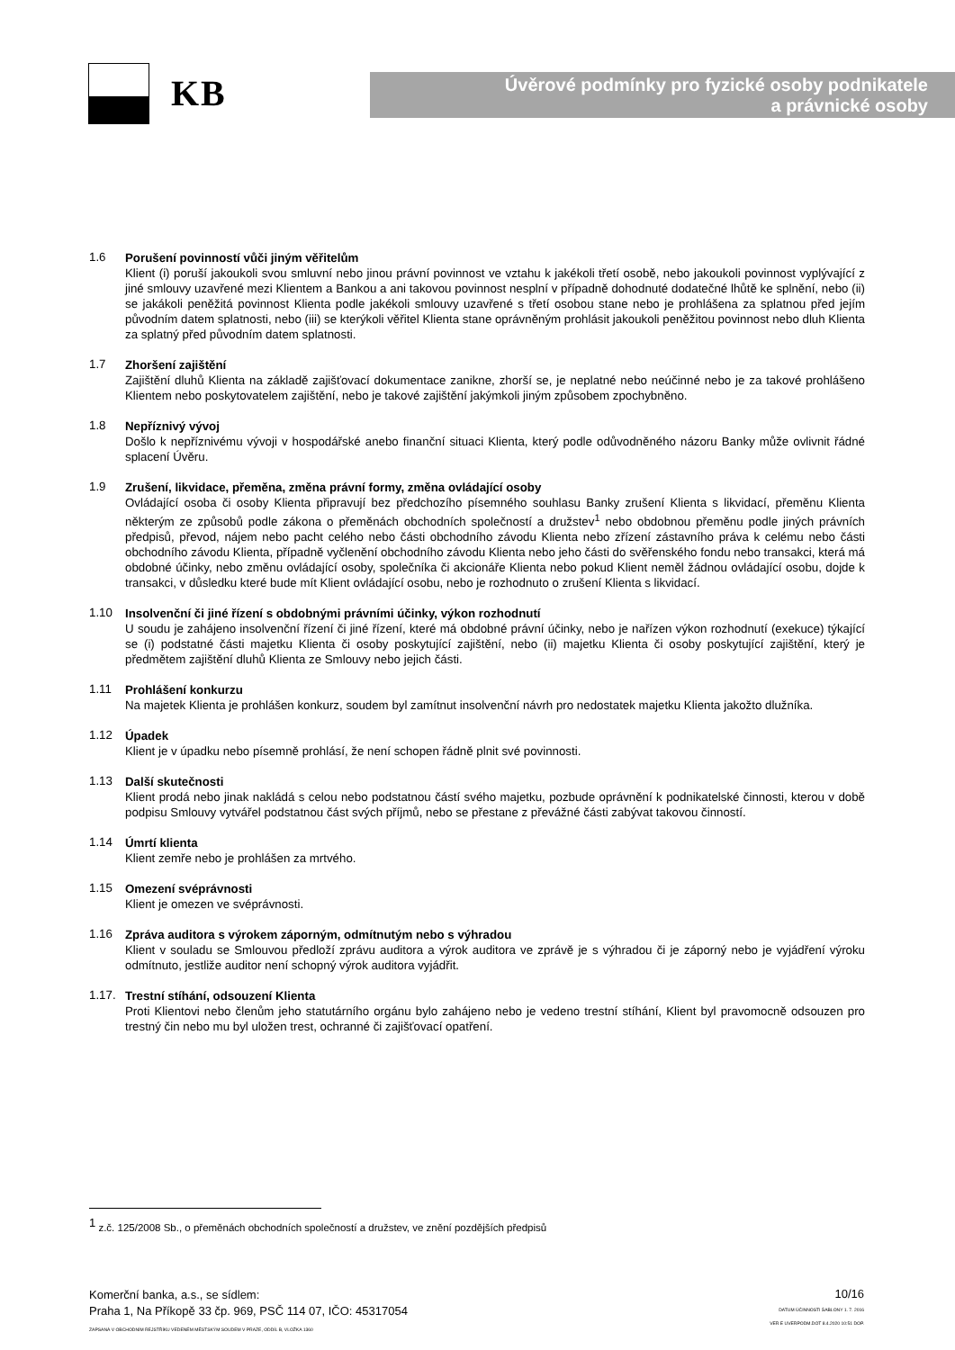KB
Úvěrové podmínky pro fyzické osoby podnikatele
a právnické osoby
1.6
Porušení povinností vůči jiným věřitelům
Klient (i) poruší jakoukoli svou smluvní nebo jinou právní povinnost ve vztahu k jakékoli třetí osobě, nebo jakoukoli povinnost vyplývající z jiné smlouvy uzavřené mezi Klientem a Bankou a ani takovou povinnost nesplní v případně dohodnuté dodatečné lhůtě ke splnění, nebo (ii) se jakákoli peněžitá povinnost Klienta podle jakékoli smlouvy uzavřené s třetí osobou stane nebo je prohlášena za splatnou před jejím původním datem splatnosti, nebo (iii) se kterýkoli věřitel Klienta stane oprávněným prohlásit jakoukoli peněžitou povinnost nebo dluh Klienta za splatný před původním datem splatnosti.
1.7
Zhoršení zajištění
Zajištění dluhů Klienta na základě zajišťovací dokumentace zanikne, zhorší se, je neplatné nebo neúčinné nebo je za takové prohlášeno Klientem nebo poskytovatelem zajištění, nebo je takové zajištění jakýmkoli jiným způsobem zpochybněno.
1.8
Nepříznivý vývoj
Došlo k nepříznivému vývoji v hospodářské anebo finanční situaci Klienta, který podle odůvodněného názoru Banky může ovlivnit řádné splacení Úvěru.
1.9
Zrušení, likvidace, přeměna, změna právní formy, změna ovládající osoby
Ovládající osoba či osoby Klienta připravují bez předchozího písemného souhlasu Banky zrušení Klienta s likvidací, přeměnu Klienta některým ze způsobů podle zákona o přeměnách obchodních společností a družstev<sup>1</sup> nebo obdobnou přeměnu podle jiných právních předpisů, převod, nájem nebo pacht celého nebo části obchodního závodu Klienta nebo zřízení zástavního práva k celému nebo části obchodního závodu Klienta, případně vyčlenění obchodního závodu Klienta nebo jeho části do svěřenského fondu nebo transakci, která má obdobné účinky, nebo změnu ovládající osoby, společníka či akcionáře Klienta nebo pokud Klient neměl žádnou ovládající osobu, dojde k transakci, v důsledku které bude mít Klient ovládající osobu, nebo je rozhodnuto o zrušení Klienta s likvidací.
1.10
Insolvenční či jiné řízení s obdobnými právními účinky, výkon rozhodnutí
U soudu je zahájeno insolvenční řízení či jiné řízení, které má obdobné právní účinky, nebo je nařízen výkon rozhodnutí (exekuce) týkající se (i) podstatné části majetku Klienta či osoby poskytující zajištění, nebo (ii) majetku Klienta či osoby poskytující zajištění, který je předmětem zajištění dluhů Klienta ze Smlouvy nebo jejich části.
1.11
Prohlášení konkurzu
Na majetek Klienta je prohlášen konkurz, soudem byl zamítnut insolvenční návrh pro nedostatek majetku Klienta jakožto dlužníka.
1.12
Úpadek
Klient je v úpadku nebo písemně prohlásí, že není schopen řádně plnit své povinnosti.
1.13
Další skutečnosti
Klient prodá nebo jinak nakládá s celou nebo podstatnou částí svého majetku, pozbude oprávnění k podnikatelské činnosti, kterou v době podpisu Smlouvy vytvářel podstatnou část svých příjmů, nebo se přestane z převážné části zabývat takovou činností.
1.14
Úmrtí klienta
Klient zemře nebo je prohlášen za mrtvého.
1.15
Omezení svéprávnosti
Klient je omezen ve svéprávnosti.
1.16
Zpráva auditora s výrokem záporným, odmítnutým nebo s výhradou
Klient v souladu se Smlouvou předloží zprávu auditora a výrok auditora ve zprávě je s výhradou či je záporný nebo je vyjádření výroku odmítnuto, jestliže auditor není schopný výrok auditora vyjádřit.
1.17.
Trestní stíhání, odsouzení Klienta
Proti Klientovi nebo členům jeho statutárního orgánu bylo zahájeno nebo je vedeno trestní stíhání, Klient byl pravomocně odsouzen pro trestný čin nebo mu byl uložen trest, ochranné či zajišťovací opatření.
<sup>1</sup> z.č. 125/2008 Sb., o přeměnách obchodních společností a družstev, ve znění pozdějších předpisů
Komerční banka, a.s., se sídlem:
Praha 1, Na Příkopě 33 čp. 969, PSČ 114 07, IČO: 45317054
ZAPSANÁ V OBCHODNÍM REJSTŘÍKU VEDENÉM MĚSTSKÝM SOUDEM V PRAZE, ODDÍL B, VLOŽKA 1360
10/16
DATUM ÚČINNOSTI ŠABLONY 1. 7. 2016
VER E UVERPODM.DOT 8.4.2020 10:51 DOP.